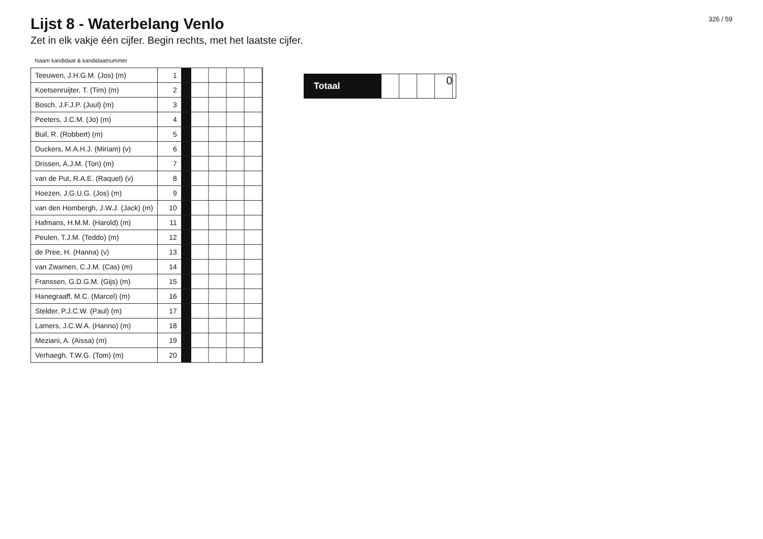Lijst 8 - Waterbelang Venlo
Zet in elk vakje één cijfer. Begin rechts, met het laatste cijfer.
326 / 59
| Naam kandidaat & kandidaatnummer | | | |
| --- | --- | --- | --- |
| Teeuwen, J.H.G.M. (Jos) (m) | 1 | | |
| Koetsenruijter, T. (Tim) (m) | 2 | | |
| Bosch, J.F.J.P. (Juul) (m) | 3 | | |
| Peeters, J.C.M. (Jo) (m) | 4 | | |
| Buil, R. (Robbert) (m) | 5 | | |
| Duckers, M.A.H.J. (Miriam) (v) | 6 | | |
| Drissen, A.J.M. (Ton) (m) | 7 | | |
| van de Put, R.A.E. (Raquel) (v) | 8 | | |
| Hoezen, J.G.U.G. (Jos) (m) | 9 | | |
| van den Hombergh, J.W.J. (Jack) (m) | 10 | | |
| Hafmans, H.M.M. (Harold) (m) | 11 | | |
| Peulen, T.J.M. (Teddo) (m) | 12 | | |
| de Pree, H. (Hanna) (v) | 13 | | |
| van Zwamen, C.J.M. (Cas) (m) | 14 | | |
| Franssen, G.D.G.M. (Gijs) (m) | 15 | | |
| Hanegraaff, M.C. (Marcel) (m) | 16 | | |
| Stelder, P.J.C.W. (Paul) (m) | 17 | | |
| Lamers, J.C.W.A. (Hanno) (m) | 18 | | |
| Meziani, A. (Aissa) (m) | 19 | | |
| Verhaegh, T.W.G. (Tom) (m) | 20 | | |
Totaal
0